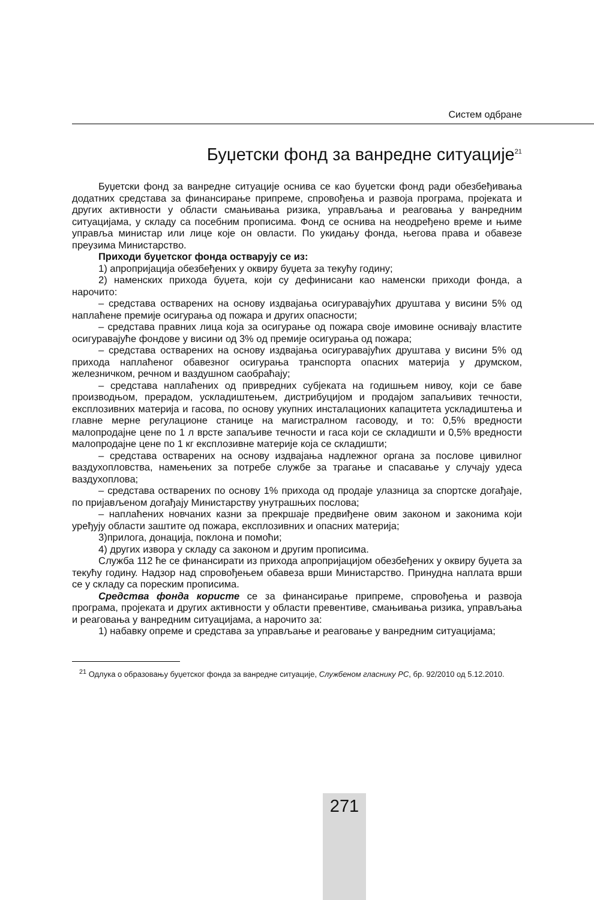Систем одбране
Буџетски фонд за ванредне ситуације<sup>21</sup>
Буџетски фонд за ванредне ситуације оснива се као буџетски фонд ради обезбеђивања додатних средстава за финансирање припреме, спровођења и развоја програма, пројеката и других активности у области смањивања ризика, управљања и реаговања у ванредним ситуацијама, у складу са посебним прописима. Фонд се оснива на неодређено време и њиме управља министар или лице које он овласти. По укидању фонда, његова права и обавезе преузима Министарство.
Приходи буџетског фонда остварују се из:
1) апропријација обезбеђених у оквиру буџета за текућу годину;
2) наменских прихода буџета, који су дефинисани као наменски приходи фонда, а нарочито:
– средстава остварених на основу издвајања осигуравајућих друштава у висини 5% од наплаћене премије осигурања од пожара и других опасности;
– средстава правних лица која за осигурање од пожара своје имовине оснивају властите осигуравајуће фондове у висини од 3% од премије осигурања од пожара;
– средстава остварених на основу издвајања осигуравајућих друштава у висини 5% од прихода наплаћеног обавезног осигурања транспорта опасних материја у друмском, железничком, речном и ваздушном саобраћају;
– средстава наплаћених од привредних субјеката на годишњем нивоу, који се баве производњом, прерадом, ускладиштењем, дистрибуцијом и продајом запаљивих течности, експлозивних материја и гасова, по основу укупних инсталационих капацитета ускладиштења и главне мерне регулационе станице на магистралном гасоводу, и то: 0,5% вредности малопродајне цене по 1 л врсте запаљиве течности и гаса који се складишти и 0,5% вредности малопродајне цене по 1 кг експлозивне материје која се складишти;
– средстава остварених на основу издвајања надлежног органа за послове цивилног ваздухопловства, намењених за потребе службе за трагање и спасавање у случају удеса ваздухоплова;
– средстава остварених по основу 1% прихода од продаје улазница за спортске догађаје, по пријављеном догађају Министарству унутрашњих послова;
– наплаћених новчаних казни за прекршаје предвиђене овим законом и законима који уређују области заштите од пожара, експлозивних и опасних материја;
3)прилога, донација, поклона и помоћи;
4) других извора у складу са законом и другим прописима.
Служба 112 ће се финансирати из прихода апропријацијом обезбеђених у оквиру буџета за текућу годину. Надзор над спровођењем обавеза врши Министарство. Принудна наплата врши се у складу са пореским прописима.
Средства фонда користе се за финансирање припреме, спровођења и развоја програма, пројеката и других активности у области превентиве, смањивања ризика, управљања и реаговања у ванредним ситуацијама, а нарочито за:
1) набавку опреме и средстава за управљање и реаговање у ванредним ситуацијама;
<sup>21</sup> Одлука о образовању буџетског фонда за ванредне ситуације, Службеном гласнику РС, бр. 92/2010 од 5.12.2010.
271